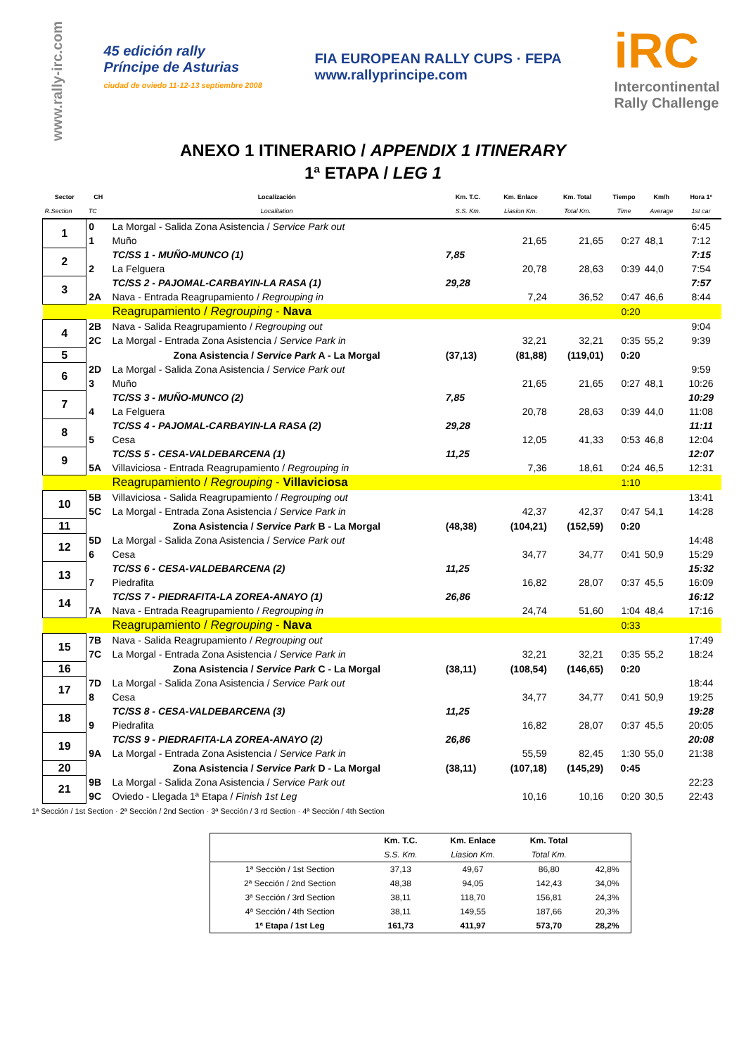www.rally-irc.com
45 edición rally
Príncipe de Asturias
ciudad de oviedo 11-12-13 septiembre 2008
FIA EUROPEAN RALLY CUPS · FEPA
www.rallyprincipe.com
iRC
Intercontinental
Rally Challenge
ANEXO 1 ITINERARIO / APPENDIX 1 ITINERARY
1ª ETAPA / LEG 1
| Sector | CH | Localización | Km. T.C. | Km. Enlace | Km. Total | Tiempo | Km/h | Hora 1º |
| --- | --- | --- | --- | --- | --- | --- | --- | --- |
| R.Section | TC | Localitation | S.S. Km. | Liasion Km. | Total Km. | Time | Average | 1st car |
| 1 | 0 | La Morgal - Salida Zona Asistencia / Service Park out | | | | | | 6:45 |
| | 1 | Muño | | 21,65 | 21,65 | 0:27 | 48,1 | 7:12 |
| 2 | | TC/SS 1 - MUÑO-MUNCO (1) | 7,85 | | | | | 7:15 |
| | 2 | La Felguera | | 20,78 | 28,63 | 0:39 | 44,0 | 7:54 |
| 3 | | TC/SS 2 - PAJOMAL-CARBAYIN-LA RASA (1) | 29,28 | | | | | 7:57 |
| | 2A | Nava - Entrada Reagrupamiento / Regrouping in | | 7,24 | 36,52 | 0:47 | 46,6 | 8:44 |
| | | Reagrupamiento / Regrouping - Nava | | | | 0:20 | | |
| 4 | 2B | Nava - Salida Reagrupamiento / Regrouping out | | | | | | 9:04 |
| | 2C | La Morgal - Entrada Zona Asistencia / Service Park in | | 32,21 | 32,21 | 0:35 | 55,2 | 9:39 |
| 5 | | Zona Asistencia / Service Park A - La Morgal | (37,13) | (81,88) | (119,01) | 0:20 | | |
| 6 | 2D | La Morgal - Salida Zona Asistencia / Service Park out | | | | | | 9:59 |
| | 3 | Muño | | 21,65 | 21,65 | 0:27 | 48,1 | 10:26 |
| 7 | | TC/SS 3 - MUÑO-MUNCO (2) | 7,85 | | | | | 10:29 |
| | 4 | La Felguera | | 20,78 | 28,63 | 0:39 | 44,0 | 11:08 |
| 8 | | TC/SS 4 - PAJOMAL-CARBAYIN-LA RASA (2) | 29,28 | | | | | 11:11 |
| | 5 | Cesa | | 12,05 | 41,33 | 0:53 | 46,8 | 12:04 |
| 9 | | TC/SS 5 - CESA-VALDEBARCENA (1) | 11,25 | | | | | 12:07 |
| | 5A | Villaviciosa - Entrada Reagrupamiento / Regrouping in | | 7,36 | 18,61 | 0:24 | 46,5 | 12:31 |
| | | Reagrupamiento / Regrouping - Villaviciosa | | | | 1:10 | | |
| 10 | 5B | Villaviciosa - Salida Reagrupamiento / Regrouping out | | | | | | 13:41 |
| | 5C | La Morgal - Entrada Zona Asistencia / Service Park in | | 42,37 | 42,37 | 0:47 | 54,1 | 14:28 |
| 11 | | Zona Asistencia / Service Park B - La Morgal | (48,38) | (104,21) | (152,59) | 0:20 | | |
| 12 | 5D | La Morgal - Salida Zona Asistencia / Service Park out | | | | | | 14:48 |
| | 6 | Cesa | | 34,77 | 34,77 | 0:41 | 50,9 | 15:29 |
| 13 | | TC/SS 6 - CESA-VALDEBARCENA (2) | 11,25 | | | | | 15:32 |
| | 7 | Piedrafita | | 16,82 | 28,07 | 0:37 | 45,5 | 16:09 |
| 14 | | TC/SS 7 - PIEDRAFITA-LA ZOREA-ANAYO (1) | 26,86 | | | | | 16:12 |
| | 7A | Nava - Entrada Reagrupamiento / Regrouping in | | 24,74 | 51,60 | 1:04 | 48,4 | 17:16 |
| | | Reagrupamiento / Regrouping - Nava | | | | 0:33 | | |
| 15 | 7B | Nava - Salida Reagrupamiento / Regrouping out | | | | | | 17:49 |
| | 7C | La Morgal - Entrada Zona Asistencia / Service Park in | | 32,21 | 32,21 | 0:35 | 55,2 | 18:24 |
| 16 | | Zona Asistencia / Service Park C - La Morgal | (38,11) | (108,54) | (146,65) | 0:20 | | |
| 17 | 7D | La Morgal - Salida Zona Asistencia / Service Park out | | | | | | 18:44 |
| | 8 | Cesa | | 34,77 | 34,77 | 0:41 | 50,9 | 19:25 |
| 18 | | TC/SS 8 - CESA-VALDEBARCENA (3) | 11,25 | | | | | 19:28 |
| | 9 | Piedrafita | | 16,82 | 28,07 | 0:37 | 45,5 | 20:05 |
| 19 | | TC/SS 9 - PIEDRAFITA-LA ZOREA-ANAYO (2) | 26,86 | | | | | 20:08 |
| | 9A | La Morgal - Entrada Zona Asistencia / Service Park in | | 55,59 | 82,45 | 1:30 | 55,0 | 21:38 |
| 20 | | Zona Asistencia / Service Park D - La Morgal | (38,11) | (107,18) | (145,29) | 0:45 | | |
| 21 | 9B | La Morgal - Salida Zona Asistencia / Service Park out | | | | | | 22:23 |
| | 9C | Oviedo - Llegada 1ª Etapa / Finish 1st Leg | | 10,16 | 10,16 | 0:20 | 30,5 | 22:43 |
1ª Sección / 1st Section · 2ª Sección / 2nd Section · 3ª Sección / 3 rd Section · 4ª Sección / 4th Section
| | Km. T.C. | Km. Enlace | Km. Total | |
| --- | --- | --- | --- | --- |
| | S.S. Km. | Liasion Km. | Total Km. | |
| 1ª Sección / 1st Section | 37,13 | 49,67 | 86,80 | 42,8% |
| 2ª Sección / 2nd Section | 48,38 | 94,05 | 142,43 | 34,0% |
| 3ª Sección / 3rd Section | 38,11 | 118,70 | 156,81 | 24,3% |
| 4ª Sección / 4th Section | 38,11 | 149,55 | 187,66 | 20,3% |
| 1ª Etapa / 1st Leg | 161,73 | 411,97 | 573,70 | 28,2% |